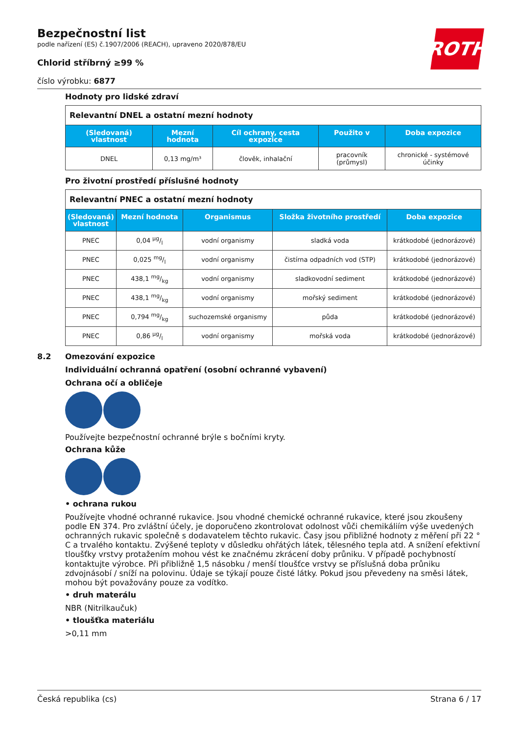ROTH
Bezpečnostní list
podle nařízení (ES) č.1907/2006 (REACH), upraveno 2020/878/EU
Chlorid stříbrný ≥99 %
číslo výrobku: 6877
Hodnoty pro lidské zdraví
| Relevantní DNEL a ostatní mezní hodnoty | | | | |
| (Sledovaná) vlastnost | Mezní hodnota | Cíl ochrany, cesta expozice | Použito v | Doba expozice |
| DNEL | 0,13 mg/m³ | člověk, inhalační | pracovník (průmysl) | chronické - systémové účinky |
Pro životní prostředí příslušné hodnoty
| Relevantní PNEC a ostatní mezní hodnoty | | | | |
| (Sledovaná) vlastnost | Mezní hodnota | Organismus | Složka životního prostředí | Doba expozice |
| PNEC | 0,04 µg/l | vodní organismy | sladká voda | krátkodobé (jednorázové) |
| PNEC | 0,025 mg/l | vodní organismy | čistírna odpadních vod (STP) | krátkodobé (jednorázové) |
| PNEC | 438,1 mg/kg | vodní organismy | sladkovodní sediment | krátkodobé (jednorázové) |
| PNEC | 438,1 mg/kg | vodní organismy | mořský sediment | krátkodobé (jednorázové) |
| PNEC | 0,794 mg/kg | suchozemské organismy | půda | krátkodobé (jednorázové) |
| PNEC | 0,86 µg/l | vodní organismy | mořská voda | krátkodobé (jednorázové) |
8.2 Omezování expozice
Individuální ochranná opatření (osobní ochranné vybavení)
Ochrana očí a obličeje
Používejte bezpečnostní ochranné brýle s bočními kryty.
Ochrana kůže
• ochrana rukou
Používejte vhodné ochranné rukavice. Jsou vhodné chemické ochranné rukavice, které jsou zkoušeny podle EN 374. Pro zvláštní účely, je doporučeno zkontrolovat odolnost vůči chemikáliím výše uvedených ochranných rukavic společně s dodavatelem těchto rukavic. Časy jsou přibližné hodnoty z měření při 22 ° C a trvalého kontaktu. Zvýšené teploty v důsledku ohřátých látek, tělesného tepla atd. A snížení efektivní tloušťky vrstvy protažením mohou vést ke značnému zkrácení doby průniku. V případě pochybností kontaktujte výrobce. Při přibližně 1,5 násobku / menší tloušťce vrstvy se příslušná doba průniku zdvojnásobí / sníží na polovinu. Údaje se týkají pouze čisté látky. Pokud jsou převedeny na směsi látek, mohou být považovány pouze za vodítko.
• druh materálu
NBR (Nitrilkaučuk)
• tloušťka materiálu
>0,11 mm
Česká republika (cs) Strana 6 / 17